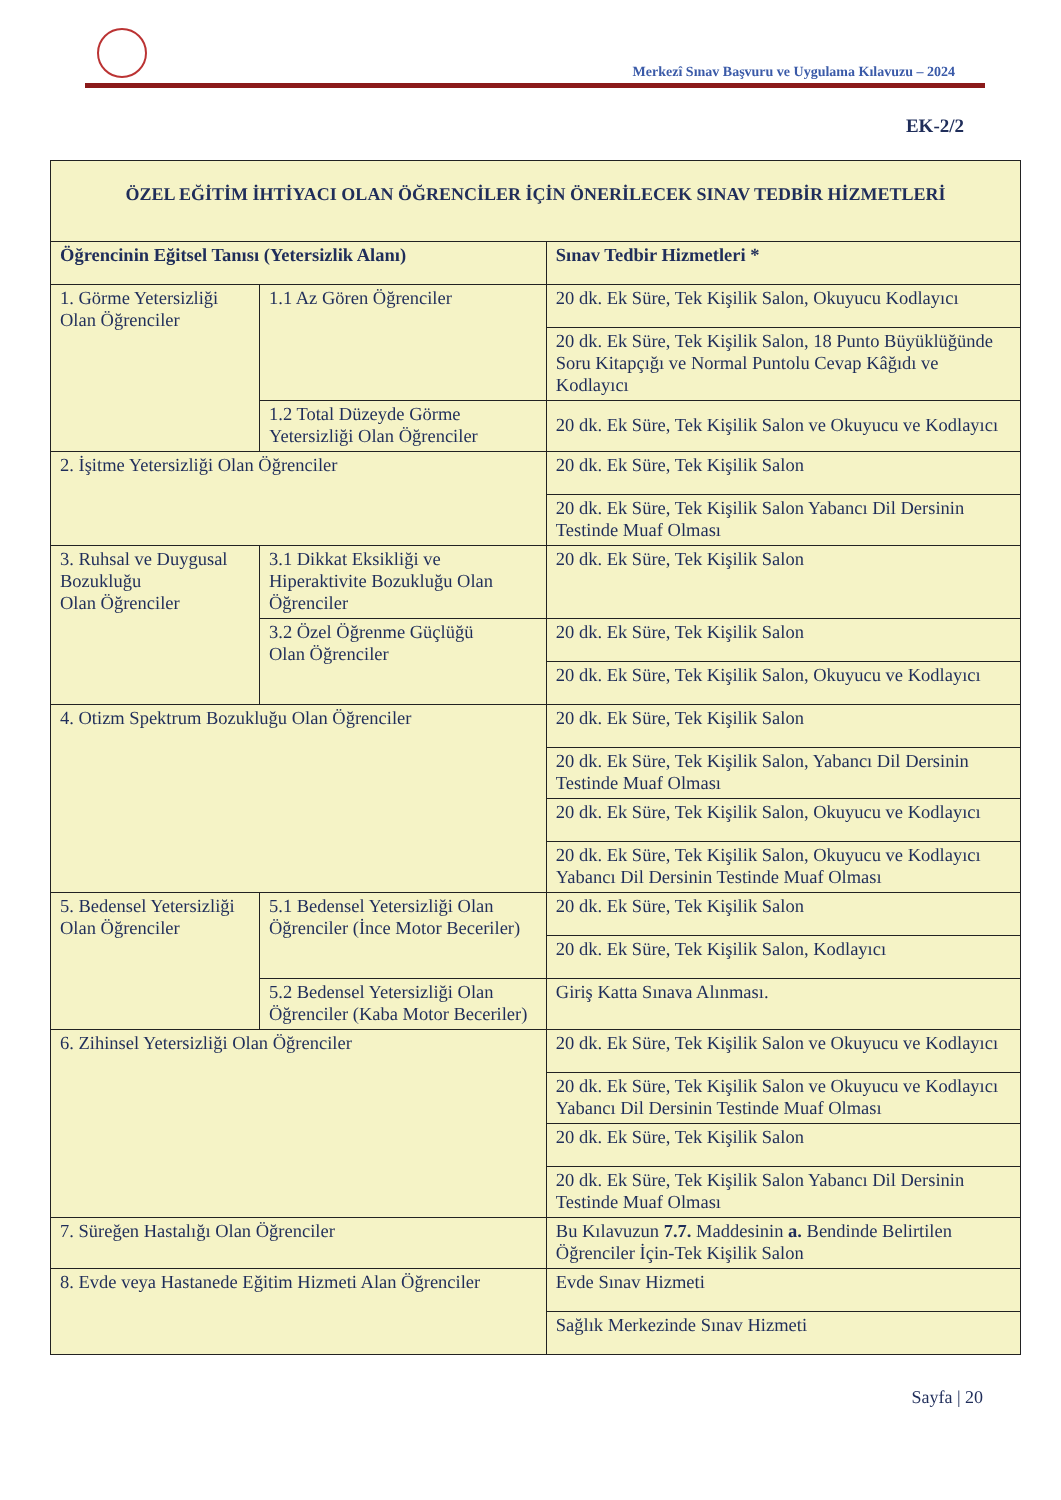Merkezî Sınav Başvuru ve Uygulama Kılavuzu – 2024
EK-2/2
| ÖZEL EĞİTİM İHTİYACI OLAN ÖĞRENCİLER İÇİN ÖNERİLECEK SINAV TEDBİR HİZMETLERİ | | |
| --- | --- | --- |
| Öğrencinin Eğitsel Tanısı (Yetersizlik Alanı) | | Sınav Tedbir Hizmetleri * |
| 1. Görme Yetersizliği Olan Öğrenciler | 1.1 Az Gören Öğrenciler | 20 dk. Ek Süre, Tek Kişilik Salon, Okuyucu Kodlayıcı |
| | | 20 dk. Ek Süre, Tek Kişilik Salon, 18 Punto Büyüklüğünde Soru Kitapçığı ve Normal Puntolu Cevap Kâğıdı ve Kodlayıcı |
| | 1.2 Total Düzeyde Görme Yetersizliği Olan Öğrenciler | 20 dk. Ek Süre, Tek Kişilik Salon ve Okuyucu ve Kodlayıcı |
| 2. İşitme Yetersizliği Olan Öğrenciler | | 20 dk. Ek Süre, Tek Kişilik Salon |
| | | 20 dk. Ek Süre, Tek Kişilik Salon Yabancı Dil Dersinin Testinde Muaf Olması |
| 3. Ruhsal ve Duygusal Bozukluğu Olan Öğrenciler | 3.1 Dikkat Eksikliği ve Hiperaktivite Bozukluğu Olan Öğrenciler | 20 dk. Ek Süre, Tek Kişilik Salon |
| | 3.2 Özel Öğrenme Güçlüğü Olan Öğrenciler | 20 dk. Ek Süre, Tek Kişilik Salon |
| | | 20 dk. Ek Süre, Tek Kişilik Salon, Okuyucu ve Kodlayıcı |
| 4. Otizm Spektrum Bozukluğu Olan Öğrenciler | | 20 dk. Ek Süre, Tek Kişilik Salon |
| | | 20 dk. Ek Süre, Tek Kişilik Salon, Yabancı Dil Dersinin Testinde Muaf Olması |
| | | 20 dk. Ek Süre, Tek Kişilik Salon, Okuyucu ve Kodlayıcı |
| | | 20 dk. Ek Süre, Tek Kişilik Salon, Okuyucu ve Kodlayıcı Yabancı Dil Dersinin Testinde Muaf Olması |
| 5. Bedensel Yetersizliği Olan Öğrenciler | 5.1 Bedensel Yetersizliği Olan Öğrenciler (İnce Motor Beceriler) | 20 dk. Ek Süre, Tek Kişilik Salon |
| | | 20 dk. Ek Süre, Tek Kişilik Salon, Kodlayıcı |
| | 5.2 Bedensel Yetersizliği Olan Öğrenciler (Kaba Motor Beceriler) | Giriş Katta Sınava Alınması. |
| 6. Zihinsel Yetersizliği Olan Öğrenciler | | 20 dk. Ek Süre, Tek Kişilik Salon ve Okuyucu ve Kodlayıcı |
| | | 20 dk. Ek Süre, Tek Kişilik Salon ve Okuyucu ve Kodlayıcı Yabancı Dil Dersinin Testinde Muaf Olması |
| | | 20 dk. Ek Süre, Tek Kişilik Salon |
| | | 20 dk. Ek Süre, Tek Kişilik Salon Yabancı Dil Dersinin Testinde Muaf Olması |
| 7. Süreğen Hastalığı Olan Öğrenciler | | Bu Kılavuzun 7.7. Maddesinin a. Bendinde Belirtilen Öğrenciler İçin-Tek Kişilik Salon |
| 8. Evde veya Hastanede Eğitim Hizmeti Alan Öğrenciler | | Evde Sınav Hizmeti |
| | | Sağlık Merkezinde Sınav Hizmeti |
Sayfa | 20